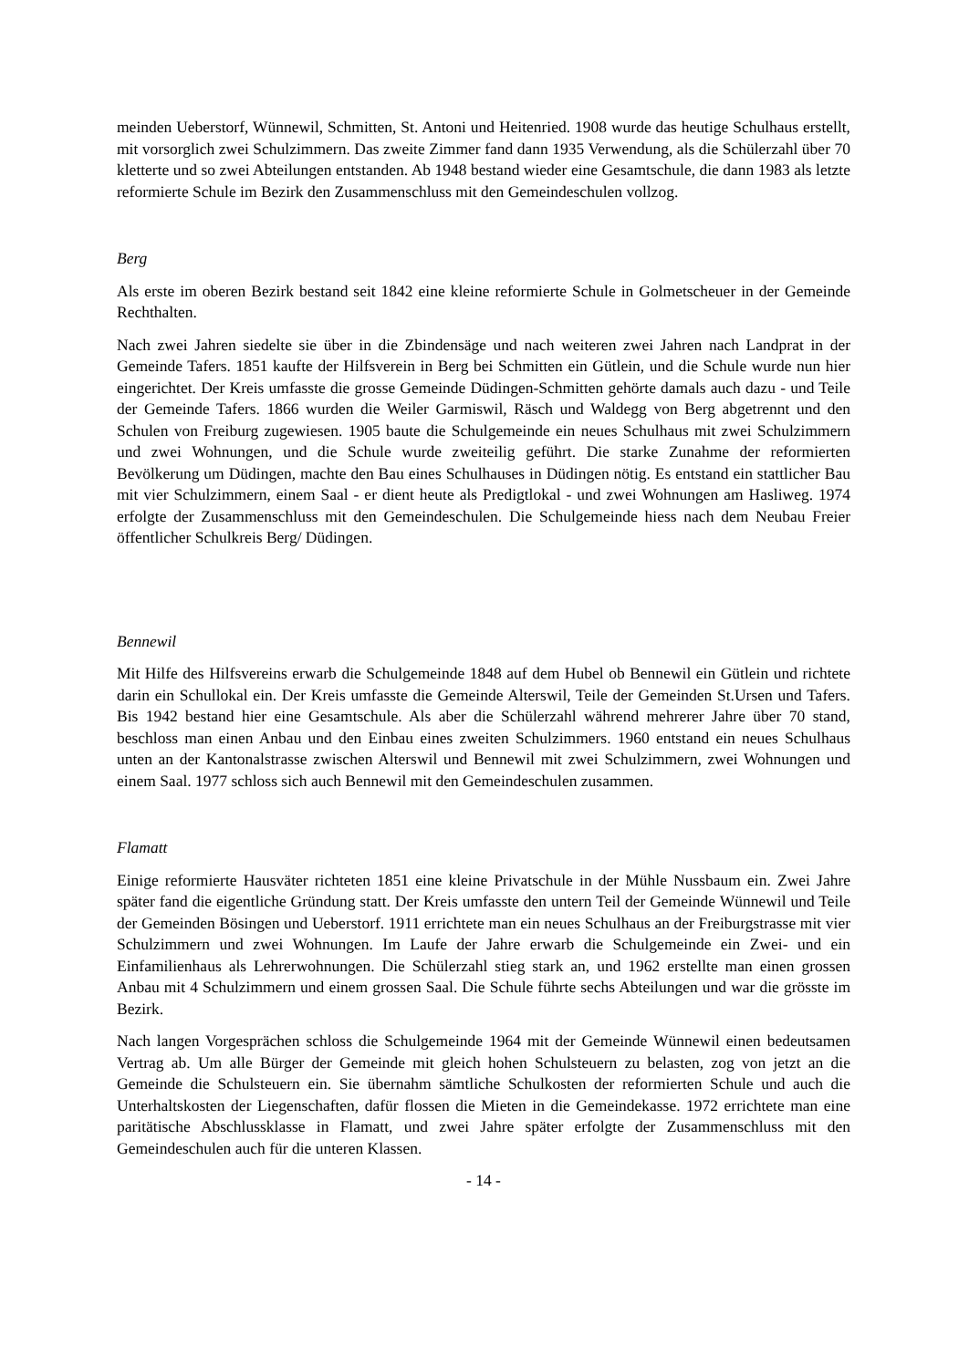meinden Ueberstorf, Wünnewil, Schmitten, St. Antoni und Heitenried. 1908 wurde das heutige Schulhaus erstellt, mit vorsorglich zwei Schulzimmern. Das zweite Zimmer fand dann 1935 Verwendung, als die Schülerzahl über 70 kletterte und so zwei Abteilungen entstanden. Ab 1948 bestand wieder eine Gesamtschule, die dann 1983 als letzte reformierte Schule im Bezirk den Zusammenschluss mit den Gemeindeschulen vollzog.
Berg
Als erste im oberen Bezirk bestand seit 1842 eine kleine reformierte Schule in Golmetscheuer in der Gemeinde Rechthalten.
Nach zwei Jahren siedelte sie über in die Zbindensäge und nach weiteren zwei Jahren nach Landprat in der Gemeinde Tafers. 1851 kaufte der Hilfsverein in Berg bei Schmitten ein Gütlein, und die Schule wurde nun hier eingerichtet. Der Kreis umfasste die grosse Gemeinde Düdingen-Schmitten gehörte damals auch dazu - und Teile der Gemeinde Tafers. 1866 wurden die Weiler Garmiswil, Räsch und Waldegg von Berg abgetrennt und den Schulen von Freiburg zugewiesen. 1905 baute die Schulgemeinde ein neues Schulhaus mit zwei Schulzimmern und zwei Wohnungen, und die Schule wurde zweiteilig geführt. Die starke Zunahme der reformierten Bevölkerung um Düdingen, machte den Bau eines Schulhauses in Düdingen nötig. Es entstand ein stattlicher Bau mit vier Schulzimmern, einem Saal - er dient heute als Predigtlokal - und zwei Wohnungen am Hasliweg. 1974 erfolgte der Zusammenschluss mit den Gemeindeschulen. Die Schulgemeinde hiess nach dem Neubau Freier öffentlicher Schulkreis Berg/ Düdingen.
Bennewil
Mit Hilfe des Hilfsvereins erwarb die Schulgemeinde 1848 auf dem Hubel ob Bennewil ein Gütlein und richtete darin ein Schullokal ein. Der Kreis umfasste die Gemeinde Alterswil, Teile der Gemeinden St.Ursen und Tafers. Bis 1942 bestand hier eine Gesamtschule. Als aber die Schülerzahl während mehrerer Jahre über 70 stand, beschloss man einen Anbau und den Einbau eines zweiten Schulzimmers. 1960 entstand ein neues Schulhaus unten an der Kantonalstrasse zwischen Alterswil und Bennewil mit zwei Schulzimmern, zwei Wohnungen und einem Saal. 1977 schloss sich auch Bennewil mit den Gemeindeschulen zusammen.
Flamatt
Einige reformierte Hausväter richteten 1851 eine kleine Privatschule in der Mühle Nussbaum ein. Zwei Jahre später fand die eigentliche Gründung statt. Der Kreis umfasste den untern Teil der Gemeinde Wünnewil und Teile der Gemeinden Bösingen und Ueberstorf. 1911 errichtete man ein neues Schulhaus an der Freiburgstrasse mit vier Schulzimmern und zwei Wohnungen. Im Laufe der Jahre erwarb die Schulgemeinde ein Zwei- und ein Einfamilienhaus als Lehrerwohnungen. Die Schülerzahl stieg stark an, und 1962 erstellte man einen grossen Anbau mit 4 Schulzimmern und einem grossen Saal. Die Schule führte sechs Abteilungen und war die grösste im Bezirk.
Nach langen Vorgesprächen schloss die Schulgemeinde 1964 mit der Gemeinde Wünnewil einen bedeutsamen Vertrag ab. Um alle Bürger der Gemeinde mit gleich hohen Schulsteuern zu belasten, zog von jetzt an die Gemeinde die Schulsteuern ein. Sie übernahm sämtliche Schulkosten der reformierten Schule und auch die Unterhaltskosten der Liegenschaften, dafür flossen die Mieten in die Gemeindekasse. 1972 errichtete man eine paritätische Abschlussklasse in Flamatt, und zwei Jahre später erfolgte der Zusammenschluss mit den Gemeindeschulen auch für die unteren Klassen.
- 14 -